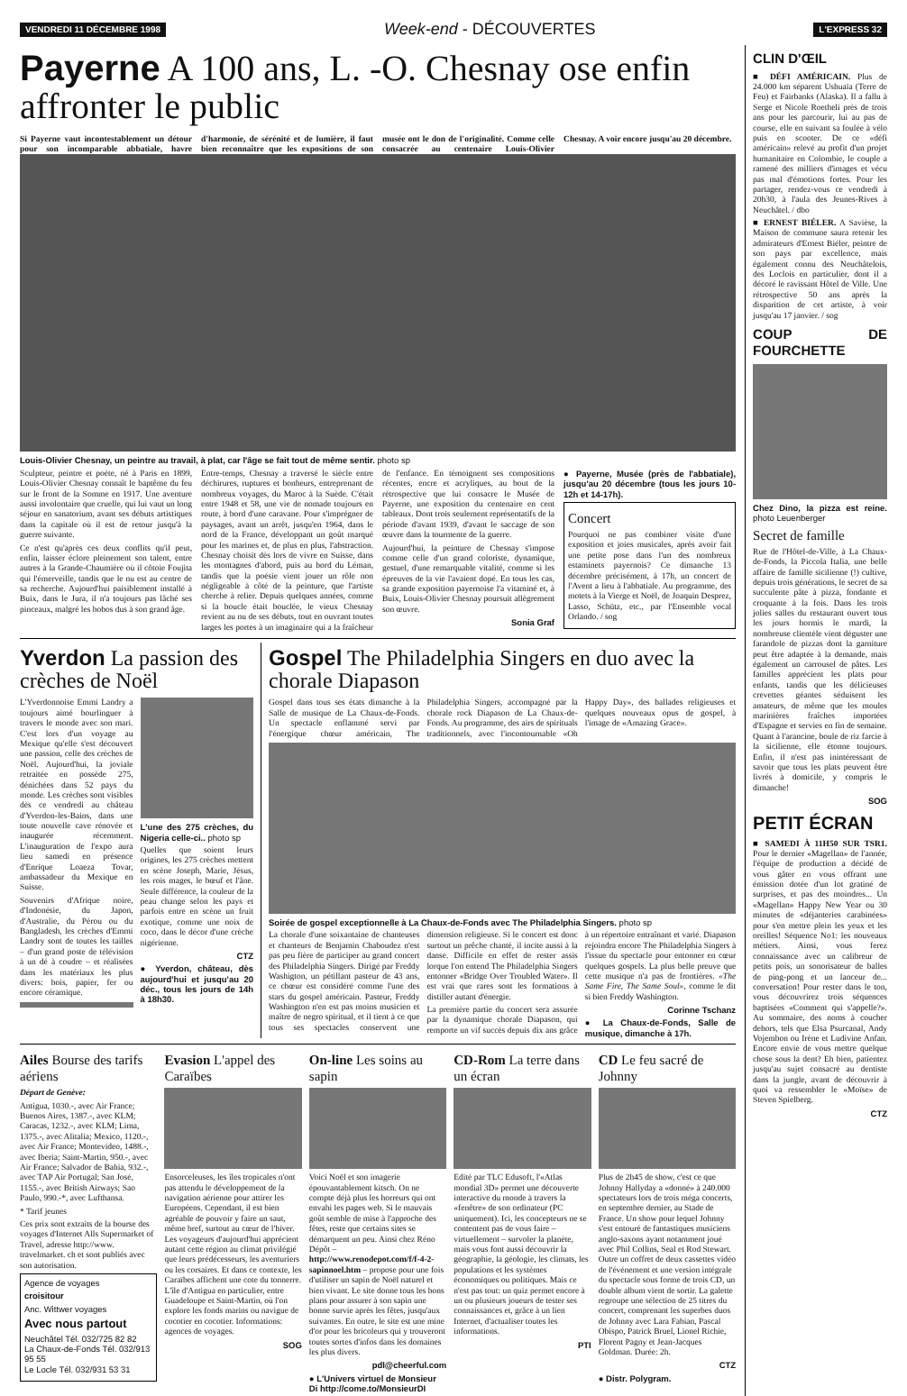VENDREDI 11 DÉCEMBRE 1998 Week-end - DÉCOUVERTES L'EXPRESS 32
Payerne A 100 ans, L. -O. Chesnay ose enfin affronter le public
Si Payerne vaut incontestablement un détour pour son incomparable abbatiale, havre d'harmonie, de sérénité et de lumière, il faut bien reconnaître que les expositions de son musée ont le don de l'originalité. Comme celle consacrée au centenaire Louis-Olivier Chesnay. A voir encore jusqu'au 20 décembre.
Louis-Olivier Chesnay, un peintre au travail, à plat, car l'âge se fait tout de même sentir. photo sp
Sculpteur, peintre et poète, né à Paris en 1899, Louis-Olivier Chesnay connaît le baptême du feu sur le front de la Somme en 1917. Une aventure aussi involontaire que cruelle, qui lui vaut un long séjour en sanatorium, avant ses débuts artistiques dans la capitale où il est de retour jusqu'à la guerre suivante.
Ce n'est qu'après ces deux conflits qu'il peut, enfin, laisser éclore pleinement son talent, entre autres à la Grande-Chaumière où il côtoie Foujita qui l'émerveille, tandis que le nu est au centre de sa recherche. Aujourd'hui paisiblement installé à Buix, dans le Jura, il n'a toujours pas lâché ses pinceaux, malgré les bobos dus à son grand âge.
Entre-temps, Chesnay a traversé le siècle entre déchirures, ruptures et bonheurs, entreprenant de nombreux voyages, du Maroc à la Suède. C'était entre 1948 et 58, une vie de nomade toujours en route, à bord d'une caravane. Pour s'imprégner de paysages, avant un arrêt, jusqu'en 1964, dans le nord de la France, développant un goût marqué pour les marines et, de plus en plus, l'abstraction. Chesnay choisit dès lors de vivre en Suisse, dans les montagnes d'abord, puis au bord du Léman, tandis que la poésie vient jouer un rôle non négligeable à côté de la peinture, que l'artiste cherche à relier. Depuis quelques années, comme si la boucle était bouclée, le vieux Chesnay revient au nu de ses débuts, tout en ouvrant toutes larges les portes à un imaginaire qui a la fraîcheur de l'enfance. En témoignent ses compositions récentes, encre et acryliques, au bout de la rétrospective que lui consacre le Musée de Payerne, une exposition du centenaire en cent tableaux. Dont trois seulement représentatifs de la période d'avant 1939, d'avant le saccage de son œuvre dans la tourmente de la guerre.
Aujourd'hui, la peinture de Chesnay s'impose comme celle d'un grand coloriste, dynamique, gestuel, d'une remarquable vitalité, comme si les épreuves de la vie l'avaient dopé. En tous les cas, sa grande exposition payernoise l'a vitaminé et, à Buix, Louis-Olivier Chesnay poursuit allègrement son œuvre.
Sonia Graf
● Payerne, Musée (près de l'abbatiale), jusqu'au 20 décembre (tous les jours 10-12h et 14-17h).
Concert
Pourquoi ne pas combiner visite d'une exposition et joies musicales, après avoir fait une petite pose dans l'un des nombreux estaminets payernois? Ce dimanche 13 décembre précisément, à 17h, un concert de l'Avent a lieu à l'abbatiale. Au programme, des motets à la Vierge et Noël, de Joaquin Desprez, Lasso, Schütz, etc., par l'Ensemble vocal Orlando. / sog
Yverdon La passion des crèches de Noël
L'Yverdonnoise Emmi Landry a toujours aimé bourlinguer à travers le monde avec son mari. C'est lors d'un voyage au Mexique qu'elle s'est découvert une passion, celle des crèches de Noël. Aujourd'hui, la joviale retraitée en possède 275, dénichées dans 52 pays du monde. Les crèches sont visibles dès ce vendredi au château d'Yverdon-les-Bains, dans une toute nouvelle cave rénovée et inaugurée récemment. L'inauguration de l'expo aura lieu samedi en présence d'Enrique Loaeza Tovar, ambassadeur du Mexique en Suisse.
Souvenirs d'Afrique noire, d'Indonésie, du Japon, d'Australie, du Pérou ou du Bangladesh, les crèches d'Emmi Landry sont de toutes les tailles – d'un grand poste de télévision à un dé à coudre – et réalisées dans les matériaux les plus divers: bois, papier, fer ou encore céramique.
L'une des 275 crèches, du Nigeria celle-ci.. photo sp
Quelles que soient leurs origines, les 275 crèches mettent en scène Joseph, Marie, Jésus, les rois mages, le bœuf et l'âne. Seule différence, la couleur de la peau change selon les pays et parfois entre en scène un fruit exotique, comme une noix de coco, dans le décor d'une crèche nigérienne.
CTZ
● Yverdon, château, dès aujourd'hui et jusqu'au 20 déc., tous les jours de 14h à 18h30.
Gospel The Philadelphia Singers en duo avec la chorale Diapason
Gospel dans tous ses états dimanche à la Salle de musique de La Chaux-de-Fonds. Un spectacle enflammé servi par l'énergique chœur américain, The Philadelphia Singers, accompagné par la chorale rock Diapason de La Chaux-de-Fonds. Au programme, des airs de spirituals traditionnels, avec l'incontournable «Oh Happy Day», des ballades religieuses et quelques nouveaux opus de gospel, à l'image de «Amazing Grace».
Soirée de gospel exceptionnelle à La Chaux-de-Fonds avec The Philadelphia Singers. photo sp
La chorale d'une soixantaine de chanteuses et chanteurs de Benjamin Chaboudez n'est pas peu fière de participer au grand concert des Philadelphia Singers. Dirigé par Freddy Washigton, un pétillant pasteur de 43 ans, ce chœur est considéré comme l'une des stars du gospel américain. Pasteur, Freddy Washington n'en est pas moins musicien et maître de negro spiritual, et il tient à ce que tous ses spectacles conservent une dimension religieuse. Si le concert est donc surtout un prêche chanté, il incite aussi à la danse. Difficile en effet de rester assis lorque l'on entend The Philadelphia Singers entonner «Bridge Over Troubled Water». Il est vrai que rares sont les formations à distiller autant d'énergie.
La première partie du concert sera assurée par la dynamique chorale Diapason, qui remporte un vif succès depuis dix ans grâce à un répertoire entraînant et varié. Diapason rejoindra encore The Philadelphia Singers à l'issue du spectacle pour entonner en cœur quelques gospels. La plus belle preuve que cette musique n'a pas de frontières. «The Same Fire, The Same Soul», comme le dit si bien Freddy Washington.
Corinne Tschanz
● La Chaux-de-Fonds, Salle de musique, dimanche à 17h.
Ailes Bourse des tarifs aériens
Départ de Genève:
Antigua, 1030.-, avec Air France; Buenos Aires, 1387.-, avec KLM; Caracas, 1232.-, avec KLM; Lima, 1375.-, avec Alitalia; Mexico, 1120.-, avec Air France; Montevideo, 1488.-, avec Iberia; Saint-Martin, 950.-, avec Air France; Salvador de Bahia, 932.-, avec TAP Air Portugal; San José, 1155.-, avec British Airways; Sao Paulo, 990.-*, avec Lufthansa.
* Tarif jeunes
Ces prix sont extraits de la bourse des voyages d'Internet Alls Supermarket of Travel, adresse http://www. travelmarket. ch et sont publiés avec son autorisation.
Agence de voyages
croisitour
Anc. Wittwer voyages
Avec nous partout
Neuchâtel Tél. 032/725 82 82
La Chaux-de-Fonds Tél. 032/913 95 55
Le Locle Tél. 032/931 53 31
Evasion L'appel des Caraïbes
Ensorceleuses, les îles tropicales n'ont pas attendu le développement de la navigation aérienne pour attirer les Européens. Cependant, il est bien agréable de pouvoir y faire un saut, même bref, surtout au cœur de l'hiver. Les voyageurs d'aujourd'hui apprécient autant cette région au climat privilégié que leurs prédécesseurs, les aventuriers ou les corsaires. Et dans ce contexte, les Caraïbes affichent une cote du tonnerre. L'île d'Antigua en particulier, entre Guadeloupe et Saint-Martin, où l'on explore les fonds marins ou navigue de cocotier en cocotier. Informations: agences de voyages.
SOG
On-line Les soins au sapin
Voici Noël et son imagerie épouvantablement kitsch. On ne compte déjà plus les horreurs qui ont envahi les pages web. Si le mauvais goût semble de mise à l'approche des fêtes, reste que certains sites se démarquent un peu. Ainsi chez Réno Dépôt – http://www.renodepot.com/f/f-4-2-sapinnoel.htm – propose pour une fois d'utiliser un sapin de Noël naturel et bien vivant. Le site donne tous les bons plans pour assurer à son sapin une bonne survie après les fêtes, jusqu'aux suivantes. En outre, le site est une mine d'or pour les bricoleurs qui y trouveront toutes sortes d'infos dans les domaines les plus divers.
pdl@cheerful.com
● L'Univers virtuel de Monsieur Di http://come.to/MonsieurDI
CD-Rom La terre dans un écran
Edité par TLC Edusoft, l'«Atlas mondial 3D» permet une découverte interactive du monde à travers la «fenêtre» de son ordinateur (PC uniquement). Ici, les concepteurs ne se contentent pas de vous faire – virtuellement – survoler la planète, mais vous font aussi découvrir la géographie, la géologie, les climats, les populations et les systèmes économiques ou politiques. Mais ce n'est pas tout: un quiz permet encore à un ou plusieurs joueurs de tester ses connaissances et, grâce à un lien Internet, d'actualiser toutes les informations.
PTI
CD Le feu sacré de Johnny
Plus de 2h45 de show, c'est ce que Johnny Hallyday a «donné» à 240.000 spectateurs lors de trois méga concerts, en septembre dernier, au Stade de France. Un show pour lequel Johnny s'est entouré de fantastiques musiciens anglo-saxons ayant notamment joué avec Phil Collins, Seal et Rod Stewart. Outre un coffret de deux cassettes vidéo de l'événement et une version intégrale du spectacle sous forme de trois CD, un double album vient de sortir. La galette regroupe une sélection de 25 titres du concert, comprenant les superbes duos de Johnny avec Lara Fabian, Pascal Obispo, Patrick Bruel, Lionel Richie, Florent Pagny et Jean-Jacques Goldman. Durée: 2h.
CTZ
● Distr. Polygram.
CLIN D'ŒIL
■ DÉFI AMÉRICAIN. Plus de 24.000 km séparent Ushuaïa (Terre de Feu) et Fairbanks (Alaska). Il a fallu à Serge et Nicole Roetheli près de trois ans pour les parcourir, lui au pas de course, elle en suivant sa foulée à vélo puis en scooter. De ce «défi américain» relevé au profit d'un projet humanitaire en Colombie, le couple a ramené des milliers d'images et vécu pas mal d'émotions fortes. Pour les partager, rendez-vous ce vendredi à 20h30, à l'aula des Jeunes-Rives à Neuchâtel. / dbo
■ ERNEST BIÉLER. A Savièse, la Maison de commune saura retenir les admirateurs d'Ernest Biéler, peintre de son pays par excellence, mais également connu des Neuchâtelois, des Loclois en particulier, dont il a décoré le ravissant Hôtel de Ville. Une rétrospective 50 ans après la disparition de cet artiste, à voir jusqu'au 17 janvier. / sog
COUP DE FOURCHETTE
Chez Dino, la pizza est reine. photo Leuenberger
Secret de famille
Rue de l'Hôtel-de-Ville, à La Chaux-de-Fonds, la Piccola Italia, une belle affaire de famille sicilienne (!) cultive, depuis trois générations, le secret de sa succulente pâte à pizza, fondante et croquante à la fois. Dans les trois jolies salles du restaurant ouvert tous les jours hormis le mardi, la nombreuse clientèle vient déguster une farandole de pizzas dont la garniture peut être adaptée à la demande, mais également un carrousel de pâtes. Les familles apprécient les plats pour enfants, tandis que les délicieuses crevettes géantes séduisent les amateurs, de même que les moules marinières fraîches importées d'Espagne et servies en fin de semaine. Quant à l'arancine, boule de riz farcie à la sicilienne, elle étonne toujours. Enfin, il n'est pas inintéressant de savoir que tous les plats peuvent être livrés à domicile, y compris le dimanche!
SOG
PETIT ÉCRAN
■ SAMEDI À 11H50 SUR TSR1. Pour le dernier «Magellan» de l'année, l'équipe de production a décidé de vous gâter en vous offrant une émission dotée d'un lot gratiné de surprises, et pas des moindres... Un «Magellan» Happy New Year ou 30 minutes de «déjanteries carabinées» pour s'en mettre plein les yeux et les oreilles! Séquence No1: les nouveaux métiers. Ainsi, vous ferez connaissance avec un calibreur de petits pois, un sonorisateur de balles de ping-pong et un lanceur de... conversation! Pour rester dans le ton, vous découvrirez trois séquences baptisées «Comment qui s'appelle?». Au sommaire, des noms à coucher dehors, tels que Elsa Psurcanal, Andy Vojembon ou Irène et Ludivine Anfan. Encore envie de vous mettre quelque chose sous la dent? Eh bien, patientez jusqu'au sujet consacré au dentiste dans la jungle, avant de découvrir à quoi va ressembler le «Moïse» de Steven Spielberg.
CTZ